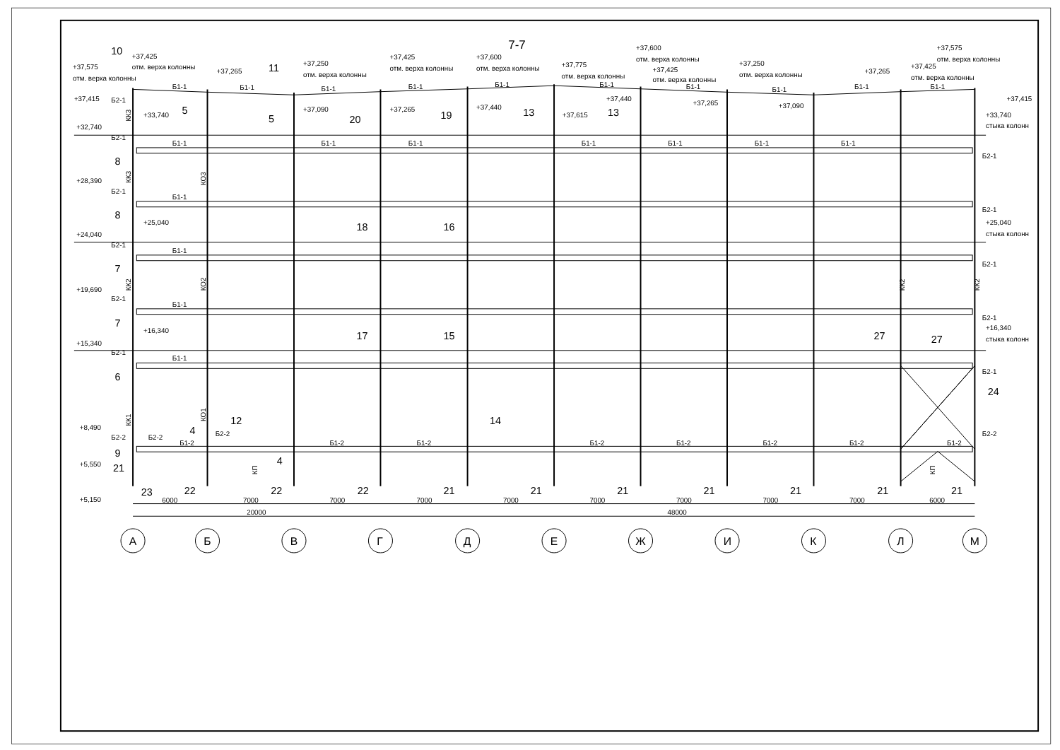7-7
А
Б
В
Г
Д
Е
Ж
И
К
Л
М
6000
7000
7000
7000
7000
7000
7000
7000
7000
6000
20000
48000
+37,575
отм. верха колонны
+37,425
отм. верха колонны
+37,265
+37,250
отм. верха колонны
+37,425
отм. верха колонны
+37,600
отм. верха колонны
+37,775
отм. верха колонны
+37,600
отм. верха колонны
+37,425
отм. верха колонны
+37,250
отм. верха колонны
+37,265
+37,425
отм. верха колонны
+37,575
отм. верха колонны
+37,415
+37,415
+37,090
+37,265
+37,440
+37,615
+37,440
+37,265
+37,090
+33,740
+33,740
стыка колонн
+32,740
+28,390
+25,040
+25,040
стыка колонн
+24,040
+19,690
+16,340
+16,340
стыка колонн
+15,340
+8,490
+5,550
+5,150
Б1-1
Б1-1
Б1-1
Б1-1
Б1-1
Б1-1
Б1-1
Б1-1
Б1-1
Б1-1
Б1-1
Б1-1
Б1-1
Б1-1
Б1-1
Б1-1
Б1-1
Б1-1
Б1-1
Б1-1
Б1-1
Б2-1
Б2-1
Б2-1
Б2-1
Б2-1
Б2-1
Б2-1
Б2-1
Б2-1
Б2-1
Б2-1
Б2-2
Б2-2
Б2-2
Б1-2
Б2-2
Б1-2
Б1-2
Б1-2
Б1-2
Б1-2
Б1-2
Б1-2
10
11
5
5
20
19
13
13
8
8
7
7
6
9
18
16
17
15
27
27
24
12
14
4
4
21
23
22
22
22
21
21
21
21
21
21
21
КК3
КК3
КК2
КК1
КО3
КО2
КО1
КК2
КК2
КП
КП